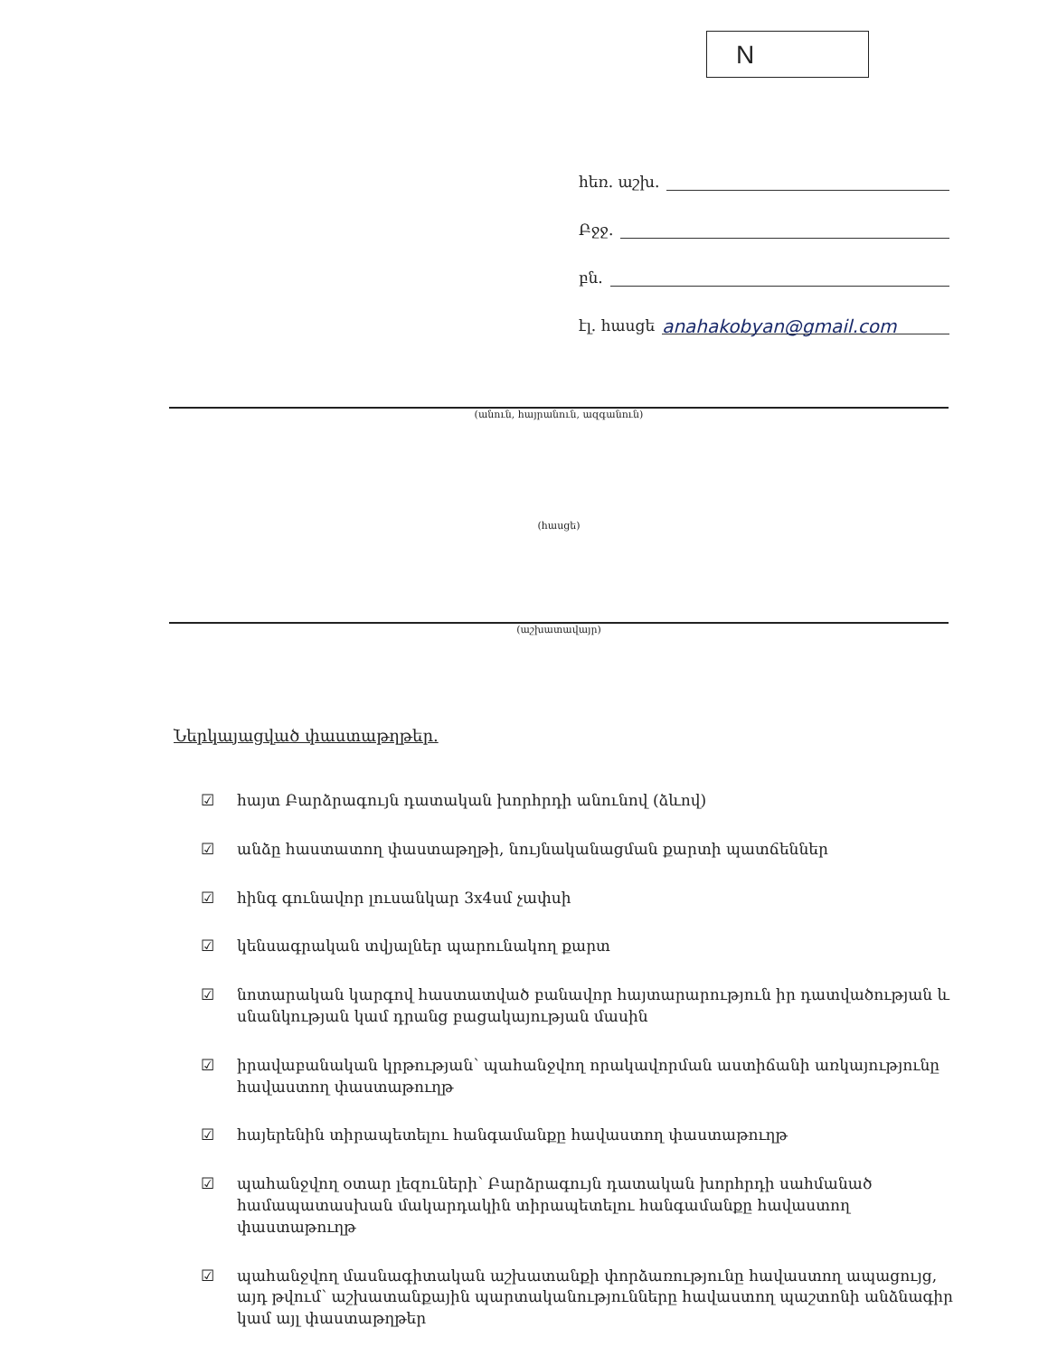N
հեռ. աշխ.
Բջջ.
բն.
էլ. հասցե anahakobyan@gmail.com
(անուն, հայրանուն, ազգանուն)
(հասցե)
(աշխատավայր)
Ներկայացված փաստաթղթեր.
☑ հայտ Բարձրագույն դատական խորհրդի անունով (ձևով)
☑ անձը հաստատող փաստաթղթի, նույնականացման քարտի պատճեններ
☑ հինգ գունավոր լուսանկար 3x4սմ չափսի
☑ կենսագրական տվյալներ պարունակող քարտ
☑ նոտարական կարգով հաստատված բանավոր հայտարարություն իր դատվածության և սնանկության կամ դրանց բացակայության մասին
☑ իրավաբանական կրթության՝ պահանջվող որակավորման աստիճանի առկայությունը հավաստող փաստաթուղթ
☑ հայերենին տիրապետելու հանգամանքը հավաստող փաստաթուղթ
☑ պահանջվող օտար լեզուների՝ Բարձրագույն դատական խորհրդի սահմանած համապատասխան մակարդակին տիրապետելու հանգամանքը հավաստող փաստաթուղթ
☑ պահանջվող մասնագիտական աշխատանքի փորձառությունը հավաստող ապացույց, այդ թվում՝ աշխատանքային պարտականությունները հավաստող պաշտոնի անձնագիր կամ այլ փաստաթղթեր